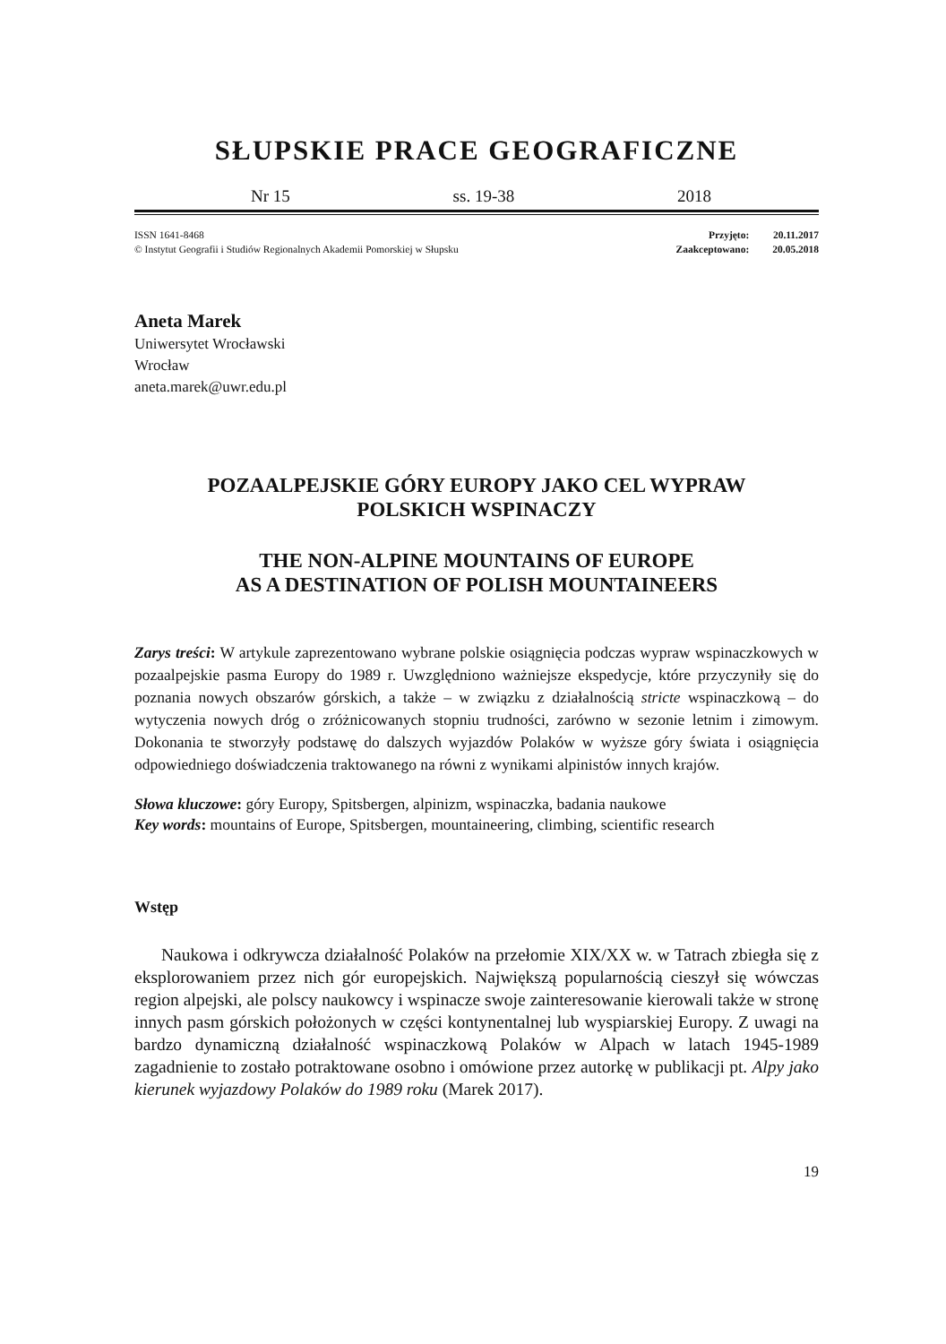SŁUPSKIE PRACE GEOGRAFICZNE
Nr 15 ss. 19-38 2018
ISSN 1641-8468
© Instytut Geografii i Studiów Regionalnych Akademii Pomorskiej w Słupsku
| Przyjęto: | 20.11.2017 |
| Zaakceptowano: | 20.05.2018 |
Aneta Marek
Uniwersytet Wrocławski
Wrocław
aneta.marek@uwr.edu.pl
POZAALPEJSKIE GÓRY EUROPY JAKO CEL WYPRAW
POLSKICH WSPINACZY
THE NON-ALPINE MOUNTAINS OF EUROPE
AS A DESTINATION OF POLISH MOUNTAINEERS
Zarys treści: W artykule zaprezentowano wybrane polskie osiągnięcia podczas wypraw wspinaczkowych w pozaalpejskie pasma Europy do 1989 r. Uwzględniono ważniejsze ekspedycje, które przyczyniły się do poznania nowych obszarów górskich, a także – w związku z działalnością stricte wspinaczkową – do wytyczenia nowych dróg o zróżnicowanych stopniu trudności, zarówno w sezonie letnim i zimowym. Dokonania te stworzyły podstawę do dalszych wyjazdów Polaków w wyższe góry świata i osiągnięcia odpowiedniego doświadczenia traktowanego na równi z wynikami alpinistów innych krajów.
Słowa kluczowe: góry Europy, Spitsbergen, alpinizm, wspinaczka, badania naukowe
Key words: mountains of Europe, Spitsbergen, mountaineering, climbing, scientific research
Wstęp
Naukowa i odkrywcza działalność Polaków na przełomie XIX/XX w. w Tatrach zbiegła się z eksplorowaniem przez nich gór europejskich. Największą popularnością cieszył się wówczas region alpejski, ale polscy naukowcy i wspinacze swoje zainteresowanie kierowali także w stronę innych pasm górskich położonych w części kontynentalnej lub wyspiarskiej Europy. Z uwagi na bardzo dynamiczną działalność wspinaczkową Polaków w Alpach w latach 1945-1989 zagadnienie to zostało potraktowane osobno i omówione przez autorkę w publikacji pt. Alpy jako kierunek wyjazdowy Polaków do 1989 roku (Marek 2017).
19